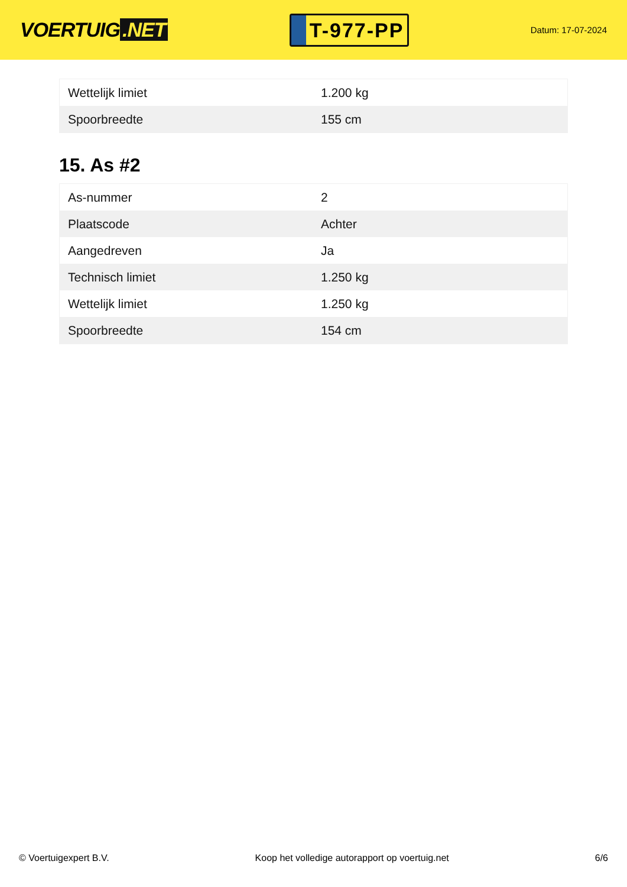VOERTUIG.NET
T-977-PP
Datum: 17-07-2024
| Wettelijk limiet | 1.200 kg |
| Spoorbreedte | 155 cm |
15. As #2
| As-nummer | 2 |
| Plaatscode | Achter |
| Aangedreven | Ja |
| Technisch limiet | 1.250 kg |
| Wettelijk limiet | 1.250 kg |
| Spoorbreedte | 154 cm |
© Voertuigexpert B.V. Koop het volledige autorapport op voertuig.net 6/6